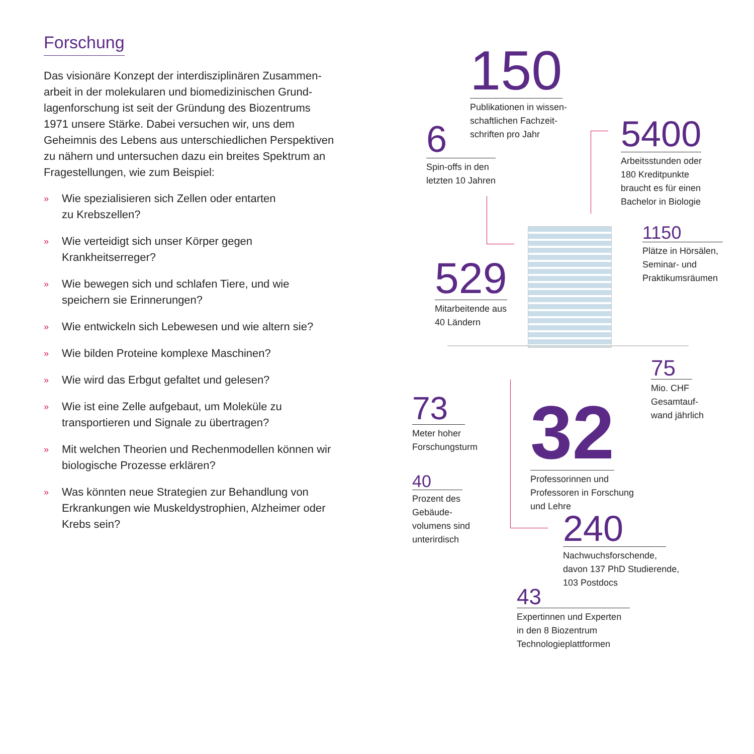Forschung
Das visionäre Konzept der interdisziplinären Zusammen­arbeit in der molekularen und biomedizinischen Grund­lagenforschung ist seit der Gründung des Biozentrums 1971 unsere Stärke. Dabei versuchen wir, uns dem Geheimnis des Lebens aus unterschiedlichen Perspekti­ven zu nähern und untersuchen dazu ein breites Spekt­rum an Fragestellungen, wie zum Beispiel:
» Wie spezialisieren sich Zellen oder entarten
zu Krebszellen?
» Wie verteidigt sich unser Körper gegen Krankheitserreger?
» Wie bewegen sich und schlafen Tiere, und wie speichern sie Erinnerungen?
» Wie entwickeln sich Lebewesen und wie altern sie?
» Wie bilden Proteine komplexe Maschinen?
» Wie wird das Erbgut gefaltet und gelesen?
» Wie ist eine Zelle aufgebaut, um Moleküle zu transportieren und Signale zu übertragen?
» Mit welchen Theorien und Rechenmodellen können wir biologische Prozesse erklären?
» Was könnten neue Strategien zur Behandlung von Erkrankungen wie Muskeldystrophien, Alzheimer oder Krebs sein?
150
Publikationen in wissen-
schaftlichen Fachzeit-
schriften pro Jahr
6
Spin-offs in den
letzten 10 Jahren
5400
Arbeitsstunden oder
180 Kreditpunkte
braucht es für einen
Bachelor in Biologie
1150
Plätze in Hörsälen,
Seminar- und
Praktikumsräumen
529
Mitarbeitende aus
40 Ländern
75
Mio. CHF
Gesamtauf-
wand jährlich
73
Meter hoher
Forschungsturm
32
Professorinnen und
Professoren in Forschung
und Lehre
40
Prozent des
Gebäude-
volumens sind
unterirdisch
240
Nachwuchsforschende,
davon 137 PhD Studierende,
103 Postdocs
43
Expertinnen und Experten
in den 8 Biozentrum
Technologieplattformen